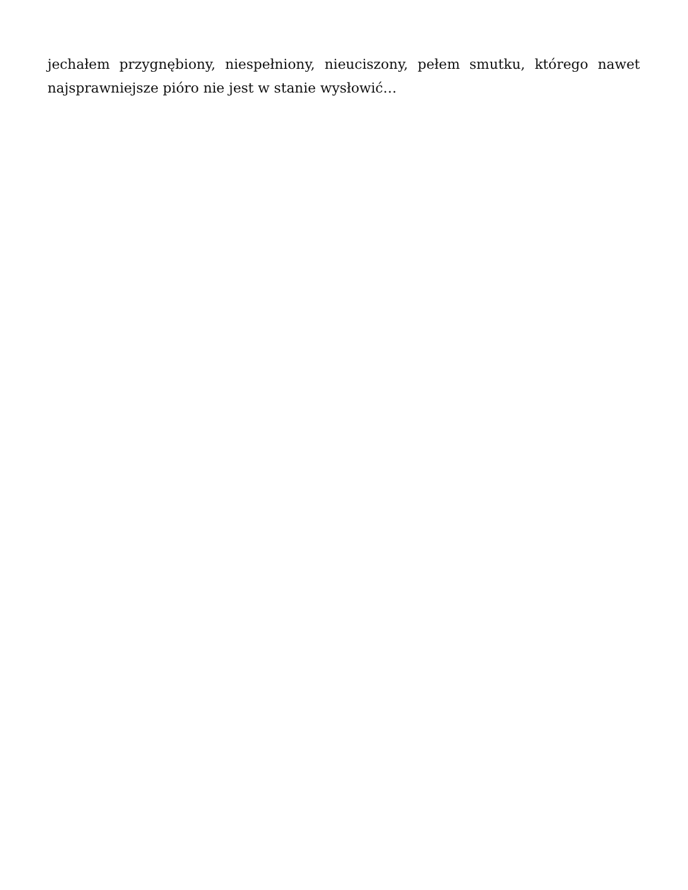jechałem przygnębiony, niespełniony, nieuciszony, pełem smutku, którego nawet najsprawniejsze pióro nie jest w stanie wysłowić…